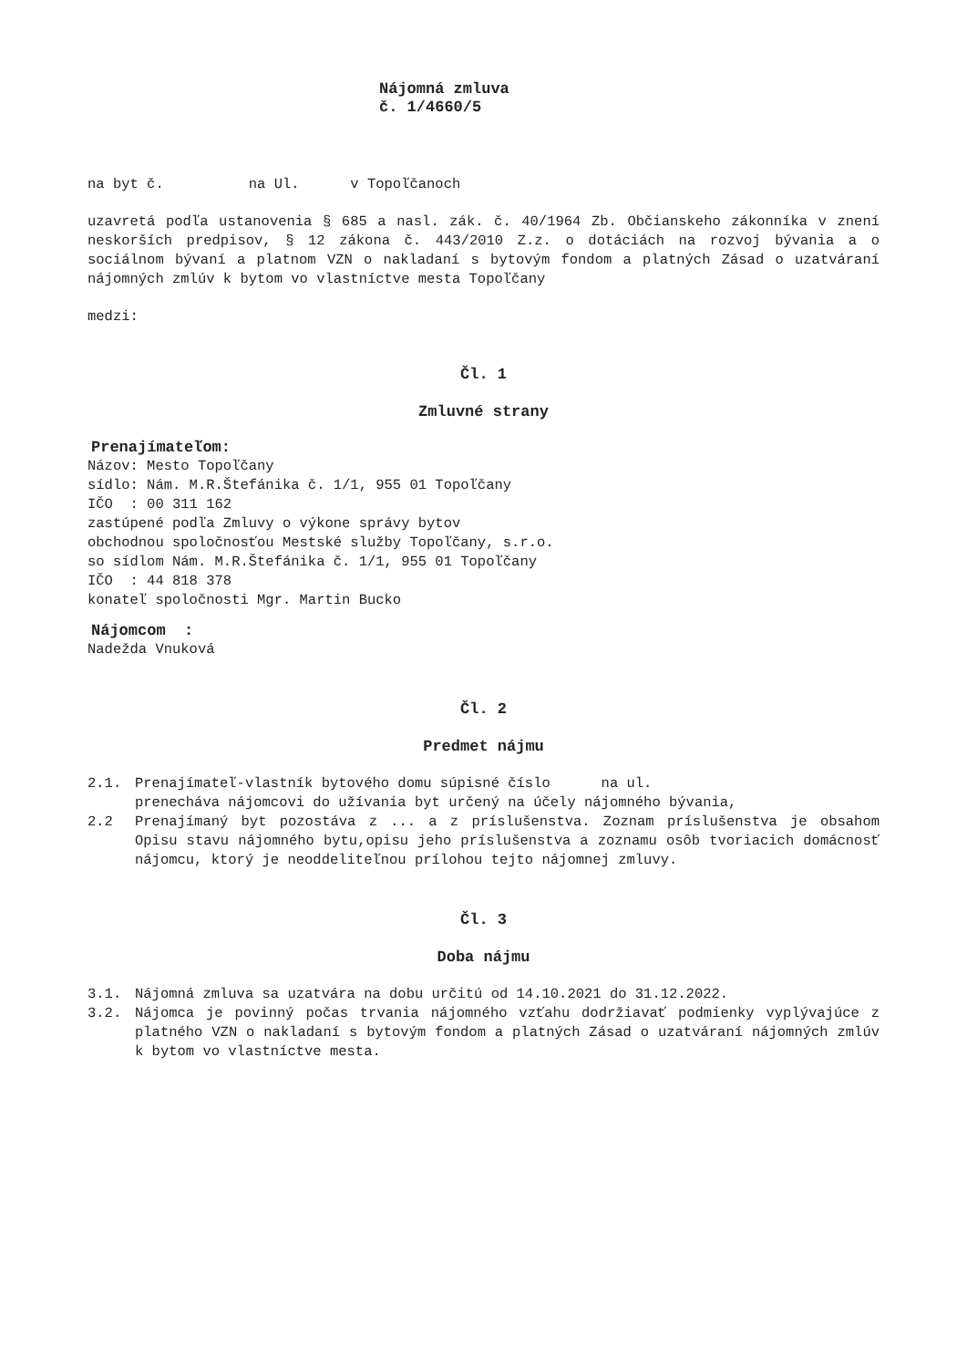Nájomná zmluva
č. 1/4660/5
na byt č. na Ul. v Topoľčanoch
uzavretá podľa ustanovenia § 685 a nasl. zák. č. 40/1964 Zb. Občianskeho zákonníka v znení neskorších predpisov, § 12 zákona č. 443/2010 Z.z. o dotáciách na rozvoj bývania a o sociálnom bývaní a platnom VZN o nakladaní s bytovým fondom a platných Zásad o uzatváraní nájomných zmlúv k bytom vo vlastníctve mesta Topoľčany
medzi:
Čl. 1
Zmluvné strany
Prenajímateľom:
Názov: Mesto Topoľčany
sídlo: Nám. M.R.Štefánika č. 1/1, 955 01 Topoľčany
IČO : 00 311 162
zastúpené podľa Zmluvy o výkone správy bytov
obchodnou spoločnosťou Mestské služby Topoľčany, s.r.o.
so sídlom Nám. M.R.Štefánika č. 1/1, 955 01 Topoľčany
IČO : 44 818 378
konateľ spoločnosti Mgr. Martin Bucko
Nájomcom :
Nadežda Vnuková
Čl. 2
Predmet nájmu
2.1. Prenajímateľ-vlastník bytového domu súpisné číslo na ul.
prenecháva nájomcovi do užívania byt určený na účely nájomného bývania,
2.2 Prenajímaný byt pozostáva z ... a z príslušenstva. Zoznam príslušenstva je obsahom Opisu stavu nájomného bytu,opisu jeho príslušenstva a zoznamu osôb tvoriacich domácnosť nájomcu, ktorý je neoddeliteľnou prílohou tejto nájomnej zmluvy.
Čl. 3
Doba nájmu
3.1. Nájomná zmluva sa uzatvára na dobu určitú od 14.10.2021 do 31.12.2022.
3.2. Nájomca je povinný počas trvania nájomného vzťahu dodržiavať podmienky vyplývajúce z platného VZN o nakladaní s bytovým fondom a platných Zásad o uzatváraní nájomných zmlúv k bytom vo vlastníctve mesta.